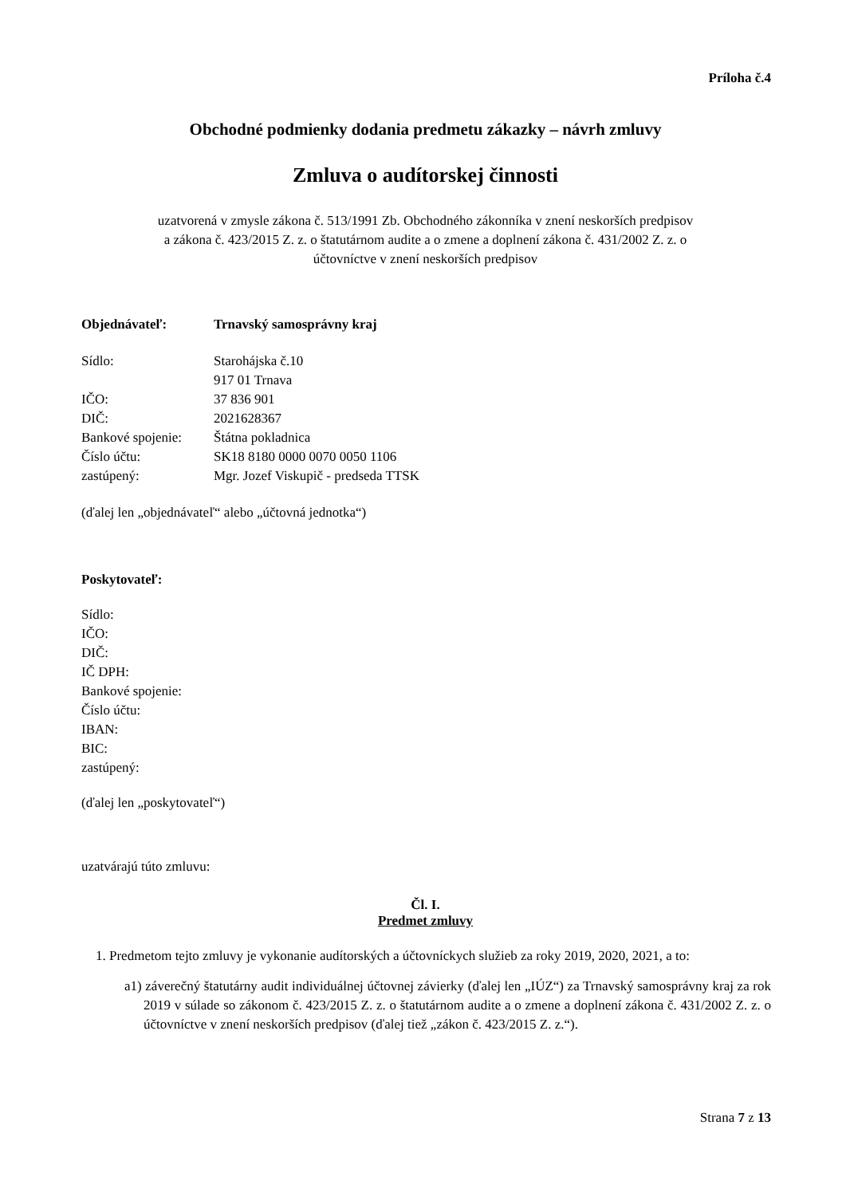Príloha č.4
Obchodné podmienky dodania predmetu zákazky – návrh zmluvy
Zmluva o audítorskej činnosti
uzatvorená v zmysle zákona č. 513/1991 Zb. Obchodného zákonníka v znení neskorších predpisov
a zákona č. 423/2015 Z. z. o štatutárnom audite a o zmene a doplnení zákona č. 431/2002 Z. z. o
účtovníctve v znení neskorších predpisov
| Objednávateľ: | Trnavský samosprávny kraj |
| Sídlo: | Starohájska č.10 |
| | 917 01 Trnava |
| IČO: | 37 836 901 |
| DIČ: | 2021628367 |
| Bankové spojenie: | Štátna pokladnica |
| Číslo účtu: | SK18 8180 0000 0070 0050 1106 |
| zastúpený: | Mgr. Jozef Viskupič - predseda TTSK |
(ďalej len „objednávateľ“ alebo „účtovná jednotka“)
Poskytovateľ:
Sídlo:
IČO:
DIČ:
IČ DPH:
Bankové spojenie:
Číslo účtu:
IBAN:
BIC:
zastúpený:
(ďalej len „poskytovateľ“)
uzatvárajú túto zmluvu:
Čl. I.
Predmet zmluvy
1. Predmetom tejto zmluvy je vykonanie audítorských a účtovníckych služieb za roky 2019, 2020, 2021, a to:
a1) záverečný štatutárny audit individuálnej účtovnej závierky (ďalej len „IÚZ“) za Trnavský samosprávny kraj za rok 2019 v súlade so zákonom č. 423/2015 Z. z. o štatutárnom audite a o zmene a doplnení zákona č. 431/2002 Z. z. o účtovníctve v znení neskorších predpisov (ďalej tiež „zákon č. 423/2015 Z. z.“).
Strana 7 z 13